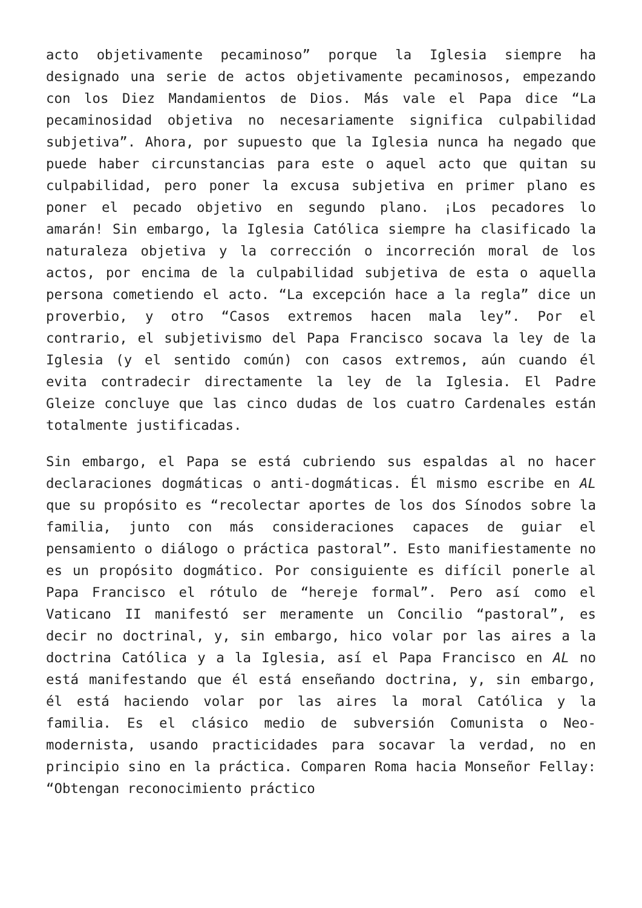acto objetivamente pecaminoso” porque la Iglesia siempre ha designado una serie de actos objetivamente pecaminosos, empezando con los Diez Mandamientos de Dios. Más vale el Papa dice “La pecaminosidad objetiva no necesariamente significa culpabilidad subjetiva”. Ahora, por supuesto que la Iglesia nunca ha negado que puede haber circunstancias para este o aquel acto que quitan su culpabilidad, pero poner la excusa subjetiva en primer plano es poner el pecado objetivo en segundo plano. ¡Los pecadores lo amarán! Sin embargo, la Iglesia Católica siempre ha clasificado la naturaleza objetiva y la corrección o incorreción moral de los actos, por encima de la culpabilidad subjetiva de esta o aquella persona cometiendo el acto. “La excepción hace a la regla” dice un proverbio, y otro “Casos extremos hacen mala ley”. Por el contrario, el subjetivismo del Papa Francisco socava la ley de la Iglesia (y el sentido común) con casos extremos, aún cuando él evita contradecir directamente la ley de la Iglesia. El Padre Gleize concluye que las cinco dudas de los cuatro Cardenales están totalmente justificadas.
Sin embargo, el Papa se está cubriendo sus espaldas al no hacer declaraciones dogmáticas o anti-dogmáticas. Él mismo escribe en AL que su propósito es “recolectar aportes de los dos Sínodos sobre la familia, junto con más consideraciones capaces de guiar el pensamiento o diálogo o práctica pastoral”. Esto manifiestamente no es un propósito dogmático. Por consiguiente es difícil ponerle al Papa Francisco el rótulo de “hereje formal”. Pero así como el Vaticano II manifestó ser meramente un Concilio “pastoral”, es decir no doctrinal, y, sin embargo, hico volar por las aires a la doctrina Católica y a la Iglesia, así el Papa Francisco en AL no está manifestando que él está enseñando doctrina, y, sin embargo, él está haciendo volar por las aires la moral Católica y la familia. Es el clásico medio de subversión Comunista o Neo-modernista, usando practicidades para socavar la verdad, no en principio sino en la práctica. Comparen Roma hacia Monseñor Fellay: “Obtengan reconocimiento práctico